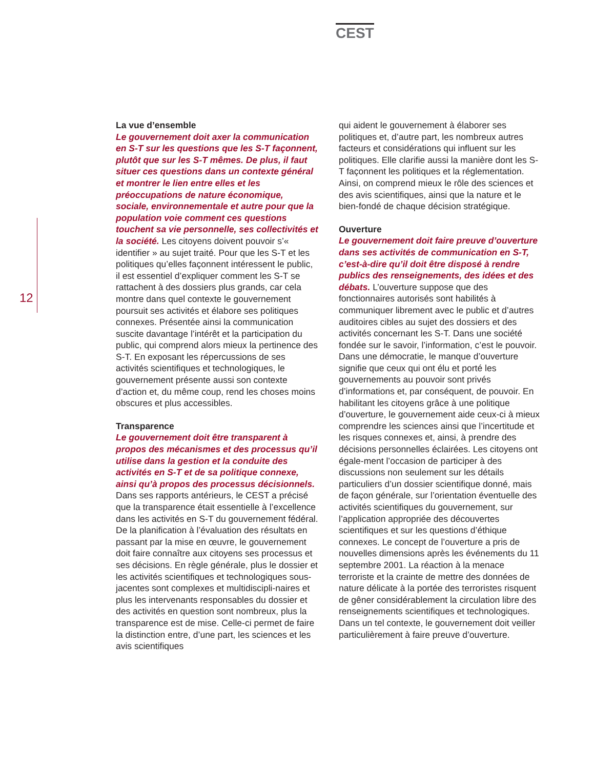CEST
12
La vue d’ensemble
Le gouvernement doit axer la communication en S-T sur les questions que les S-T façonnent, plutôt que sur les S-T mêmes. De plus, il faut situer ces questions dans un contexte général et montrer le lien entre elles et les préoccupations de nature économique, sociale, environnementale et autre pour que la population voie comment ces questions touchent sa vie personnelle, ses collectivités et la société. Les citoyens doivent pouvoir s’« identifier » au sujet traité. Pour que les S-T et les politiques qu’elles façonnent intéressent le public, il est essentiel d’expliquer comment les S-T se rattachent à des dossiers plus grands, car cela montre dans quel contexte le gouvernement poursuit ses activités et élabore ses politiques connexes. Présentée ainsi la communication suscite davantage l’intérêt et la participation du public, qui comprend alors mieux la pertinence des S-T. En exposant les répercussions de ses activités scientifiques et technologiques, le gouvernement présente aussi son contexte d’action et, du même coup, rend les choses moins obscures et plus accessibles.
Transparence
Le gouvernement doit être transparent à propos des mécanismes et des processus qu’il utilise dans la gestion et la conduite des activités en S-T et de sa politique connexe, ainsi qu’à propos des processus décisionnels. Dans ses rapports antérieurs, le CEST a précisé que la transparence était essentielle à l’excellence dans les activités en S-T du gouvernement fédéral. De la planification à l’évaluation des résultats en passant par la mise en œuvre, le gouvernement doit faire connaître aux citoyens ses processus et ses décisions. En règle générale, plus le dossier et les activités scientifiques et technologiques sous-jacentes sont complexes et multidiscipli-naires et plus les intervenants responsables du dossier et des activités en question sont nombreux, plus la transparence est de mise. Celle-ci permet de faire la distinction entre, d’une part, les sciences et les avis scientifiques
qui aident le gouvernement à élaborer ses politiques et, d’autre part, les nombreux autres facteurs et considérations qui influent sur les politiques. Elle clarifie aussi la manière dont les S-T façonnent les politiques et la réglementation. Ainsi, on comprend mieux le rôle des sciences et des avis scientifiques, ainsi que la nature et le bien-fondé de chaque décision stratégique.
Ouverture
Le gouvernement doit faire preuve d’ouverture dans ses activités de communication en S-T, c’est-à-dire qu’il doit être disposé à rendre publics des renseignements, des idées et des débats. L’ouverture suppose que des fonctionnaires autorisés sont habilités à communiquer librement avec le public et d’autres auditoires cibles au sujet des dossiers et des activités concernant les S-T. Dans une société fondée sur le savoir, l’information, c’est le pouvoir. Dans une démocratie, le manque d’ouverture signifie que ceux qui ont élu et porté les gouvernements au pouvoir sont privés d’informations et, par conséquent, de pouvoir. En habilitant les citoyens grâce à une politique d’ouverture, le gouvernement aide ceux-ci à mieux comprendre les sciences ainsi que l’incertitude et les risques connexes et, ainsi, à prendre des décisions personnelles éclairées. Les citoyens ont égale-ment l’occasion de participer à des discussions non seulement sur les détails particuliers d’un dossier scientifique donné, mais de façon générale, sur l’orientation éventuelle des activités scientifiques du gouvernement, sur l’application appropriée des découvertes scientifiques et sur les questions d’éthique connexes. Le concept de l’ouverture a pris de nouvelles dimensions après les événements du 11 septembre 2001. La réaction à la menace terroriste et la crainte de mettre des données de nature délicate à la portée des terroristes risquent de gêner considérablement la circulation libre des renseignements scientifiques et technologiques. Dans un tel contexte, le gouvernement doit veiller particulièrement à faire preuve d’ouverture.